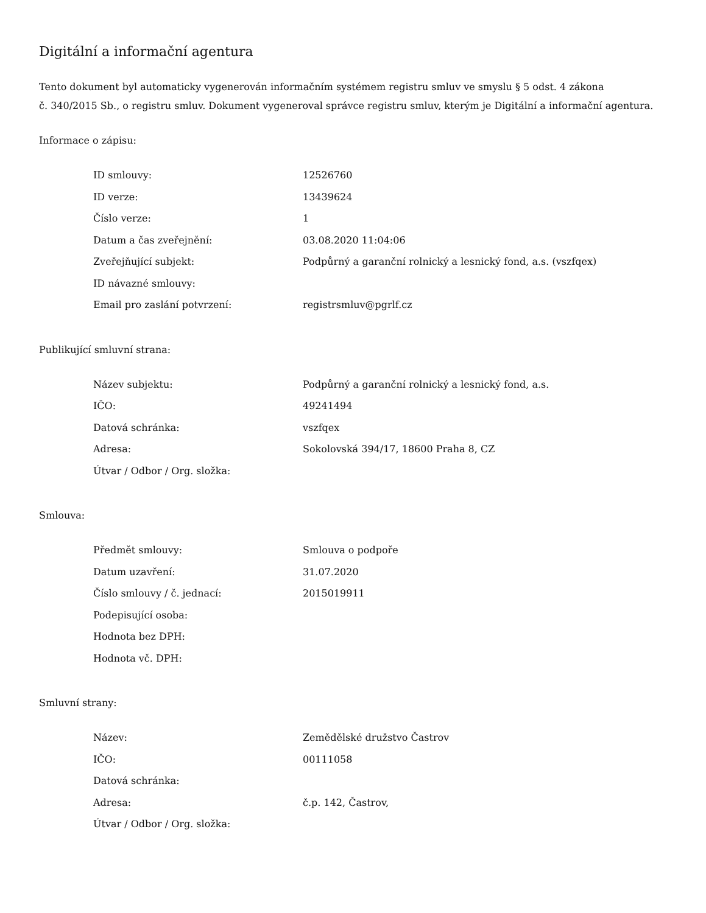Digitální a informační agentura
Tento dokument byl automaticky vygenerován informačním systémem registru smluv ve smyslu § 5 odst. 4 zákona
č. 340/2015 Sb., o registru smluv. Dokument vygeneroval správce registru smluv, kterým je Digitální a informační agentura.
Informace o zápisu:
| ID smlouvy: | 12526760 |
| ID verze: | 13439624 |
| Číslo verze: | 1 |
| Datum a čas zveřejnění: | 03.08.2020 11:04:06 |
| Zveřejňující subjekt: | Podpůrný a garanční rolnický a lesnický fond, a.s. (vszfqex) |
| ID návazné smlouvy: | |
| Email pro zaslání potvrzení: | registrsmluv@pgrlf.cz |
Publikující smluvní strana:
| Název subjektu: | Podpůrný a garanční rolnický a lesnický fond, a.s. |
| IČO: | 49241494 |
| Datová schránka: | vszfqex |
| Adresa: | Sokolovská 394/17, 18600 Praha 8, CZ |
| Útvar / Odbor / Org. složka: | |
Smlouva:
| Předmět smlouvy: | Smlouva o podpoře |
| Datum uzavření: | 31.07.2020 |
| Číslo smlouvy / č. jednací: | 2015019911 |
| Podepisující osoba: | |
| Hodnota bez DPH: | |
| Hodnota vč. DPH: | |
Smluvní strany:
| Název: | Zemědělské družstvo Častrov |
| IČO: | 00111058 |
| Datová schránka: | |
| Adresa: | č.p. 142, Častrov, |
| Útvar / Odbor / Org. složka: | |